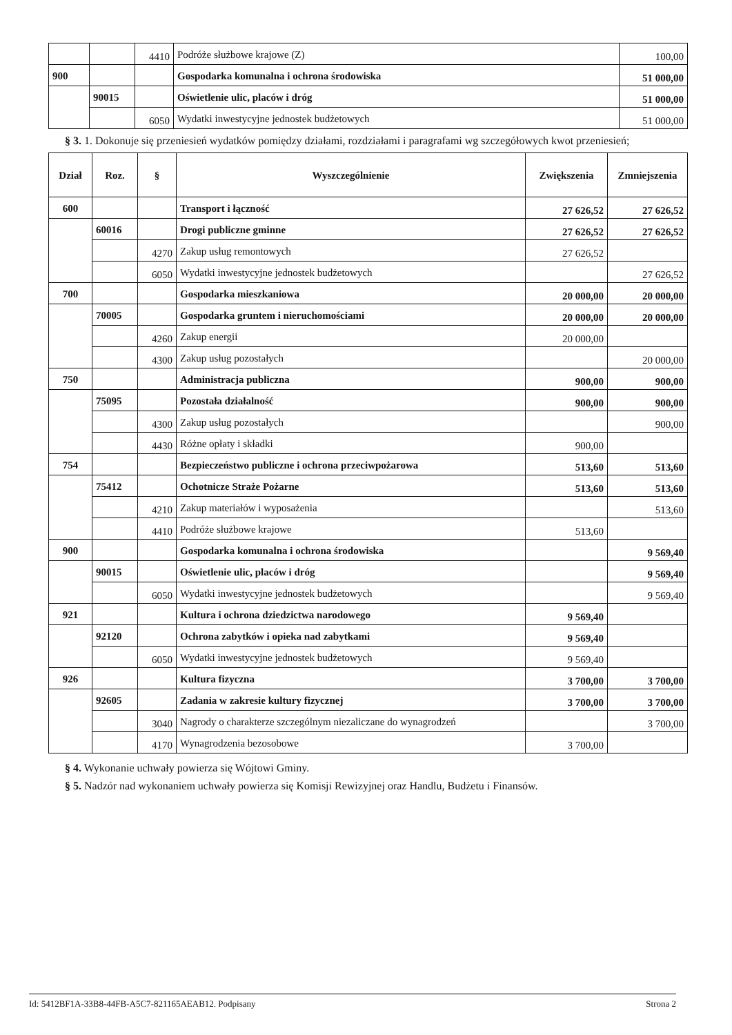| | | 4410 | Podróże służbowe krajowe (Z) | 100,00 |
| 900 | | | Gospodarka komunalna i ochrona środowiska | 51 000,00 |
| | 90015 | | Oświetlenie ulic, placów i dróg | 51 000,00 |
| | | 6050 | Wydatki inwestycyjne jednostek budżetowych | 51 000,00 |
§ 3. 1. Dokonuje się przeniesień wydatków pomiędzy działami, rozdziałami i paragrafami wg szczegółowych kwot przeniesień;
| Dział | Roz. | § | Wyszczególnienie | Zwiększenia | Zmniejszenia |
| --- | --- | --- | --- | --- | --- |
| 600 | | | Transport i łączność | 27 626,52 | 27 626,52 |
| | 60016 | | Drogi publiczne gminne | 27 626,52 | 27 626,52 |
| | | 4270 | Zakup usług remontowych | 27 626,52 | |
| | | 6050 | Wydatki inwestycyjne jednostek budżetowych | | 27 626,52 |
| 700 | | | Gospodarka mieszkaniowa | 20 000,00 | 20 000,00 |
| | 70005 | | Gospodarka gruntem i nieruchomościami | 20 000,00 | 20 000,00 |
| | | 4260 | Zakup energii | 20 000,00 | |
| | | 4300 | Zakup usług pozostałych | | 20 000,00 |
| 750 | | | Administracja publiczna | 900,00 | 900,00 |
| | 75095 | | Pozostała działalność | 900,00 | 900,00 |
| | | 4300 | Zakup usług pozostałych | | 900,00 |
| | | 4430 | Różne opłaty i składki | 900,00 | |
| 754 | | | Bezpieczeństwo publiczne i ochrona przeciwpożarowa | 513,60 | 513,60 |
| | 75412 | | Ochotnicze Straże Pożarne | 513,60 | 513,60 |
| | | 4210 | Zakup materiałów i wyposażenia | | 513,60 |
| | | 4410 | Podróże służbowe krajowe | 513,60 | |
| 900 | | | Gospodarka komunalna i ochrona środowiska | | 9 569,40 |
| | 90015 | | Oświetlenie ulic, placów i dróg | | 9 569,40 |
| | | 6050 | Wydatki inwestycyjne jednostek budżetowych | | 9 569,40 |
| 921 | | | Kultura i ochrona dziedzictwa narodowego | 9 569,40 | |
| | 92120 | | Ochrona zabytków i opieka nad zabytkami | 9 569,40 | |
| | | 6050 | Wydatki inwestycyjne jednostek budżetowych | 9 569,40 | |
| 926 | | | Kultura fizyczna | 3 700,00 | 3 700,00 |
| | 92605 | | Zadania w zakresie kultury fizycznej | 3 700,00 | 3 700,00 |
| | | 3040 | Nagrody o charakterze szczególnym niezaliczane do wynagrodzeń | | 3 700,00 |
| | | 4170 | Wynagrodzenia bezosobowe | 3 700,00 | |
§ 4. Wykonanie uchwały powierza się Wójtowi Gminy.
§ 5. Nadzór nad wykonaniem uchwały powierza się Komisji Rewizyjnej oraz Handlu, Budżetu i Finansów.
Id: 5412BF1A-33B8-44FB-A5C7-821165AEAB12. Podpisany Strona 2